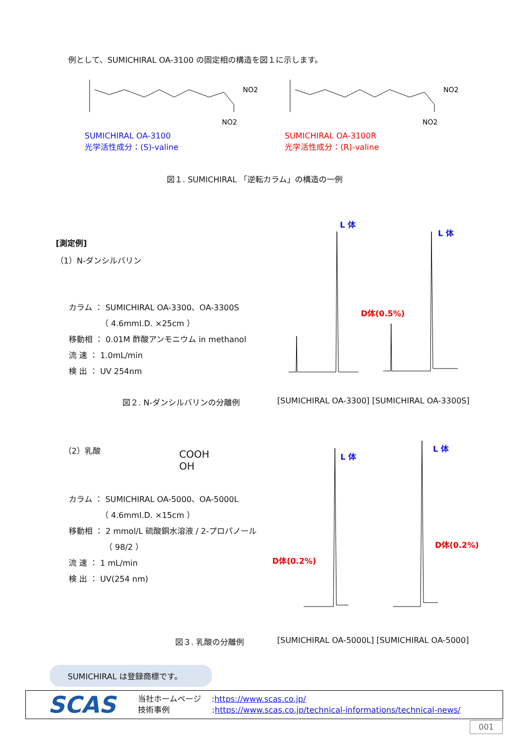例として、SUMICHIRAL OA-3100 の固定相の構造を図１に示します。
NO2
NO2
NO2
NO2
SUMICHIRAL OA-3100
光学活性成分：(S)-valine
SUMICHIRAL OA-3100R
光学活性成分：(R)-valine
図１. SUMICHIRAL 「逆転カラム」の構造の一例
[測定例]
（1）N-ダンシルバリン
カラム ： SUMICHIRAL OA-3300、OA-3300S
　　　　（ 4.6mmI.D. ×25cm ）
移動相 ： 0.01M 酢酸アンモニウム in methanol
流 速 ： 1.0mL/min
検 出 ： UV 254nm
L 体
L 体
D体(0.5%)
図２. N-ダンシルバリンの分離例
[SUMICHIRAL OA-3300] [SUMICHIRAL OA-3300S]
（2）乳酸
COOH
OH
カラム ： SUMICHIRAL OA-5000、OA-5000L
　　　　（ 4.6mmI.D. ×15cm ）
移動相 ： 2 mmol/L 硫酸銅水溶液 / 2-プロパノール
　　　　　（ 98/2 ）
流 速 ： 1 mL/min
検 出 ： UV(254 nm)
L 体
L 体
D体(0.2%)
D体(0.2%)
図３. 乳酸の分離例
[SUMICHIRAL OA-5000L] [SUMICHIRAL OA-5000]
SUMICHIRAL は登録商標です。
SCAS
当社ホームページ　 :https://www.scas.co.jp/
技術事例　　　　　 :https://www.scas.co.jp/technical-informations/technical-news/
001